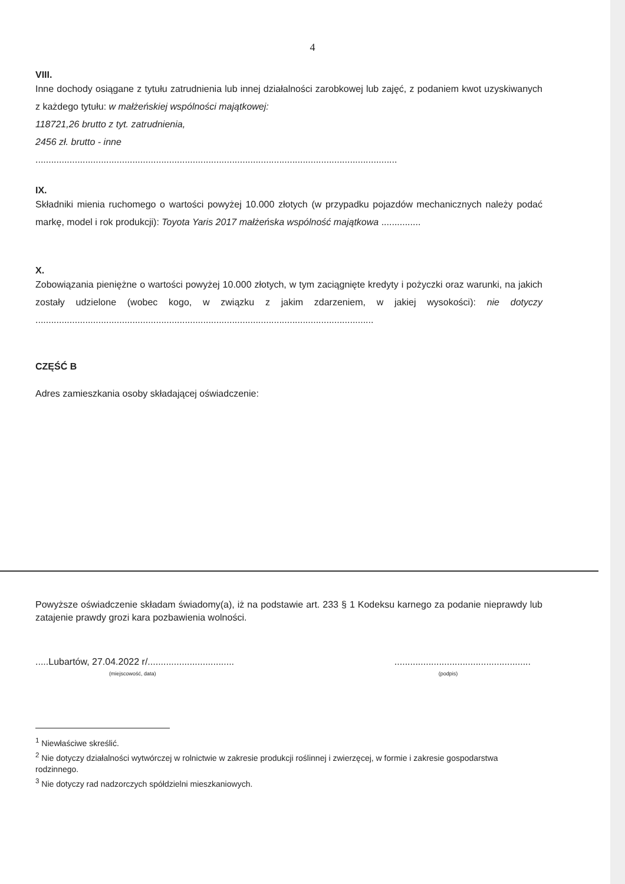4
VIII.
Inne dochody osiągane z tytułu zatrudnienia lub innej działalności zarobkowej lub zajęć, z podaniem kwot uzyskiwanych z każdego tytułu: w małżeńskiej wspólności majątkowej:
118721,26 brutto z tyt. zatrudnienia,
2456 zł. brutto - inne
..........................................................................................................................................
IX.
Składniki mienia ruchomego o wartości powyżej 10.000 złotych (w przypadku pojazdów mechanicznych należy podać markę, model i rok produkcji): Toyota Yaris 2017 małżeńska wspólność majątkowa ...............
X.
Zobowiązania pieniężne o wartości powyżej 10.000 złotych, w tym zaciągnięte kredyty i pożyczki oraz warunki, na jakich zostały udzielone (wobec kogo, w związku z jakim zdarzeniem, w jakiej wysokości): nie dotyczy .................................................................................................................................
CZĘŚĆ B
Adres zamieszkania osoby składającej oświadczenie:
Powyższe oświadczenie składam świadomy(a), iż na podstawie art. 233 § 1 Kodeksu karnego za podanie nieprawdy lub zatajenie prawdy grozi kara pozbawienia wolności.
.....Lubartów, 27.04.2022 r/.................................
(miejscowość, data)
....................................................
(podpis)
<sup>1</sup> Niewłaściwe skreślić.
<sup>2</sup> Nie dotyczy działalności wytwórczej w rolnictwie w zakresie produkcji roślinnej i zwierzęcej, w formie i zakresie gospodarstwa rodzinnego.
<sup>3</sup> Nie dotyczy rad nadzorczych spółdzielni mieszkaniowych.